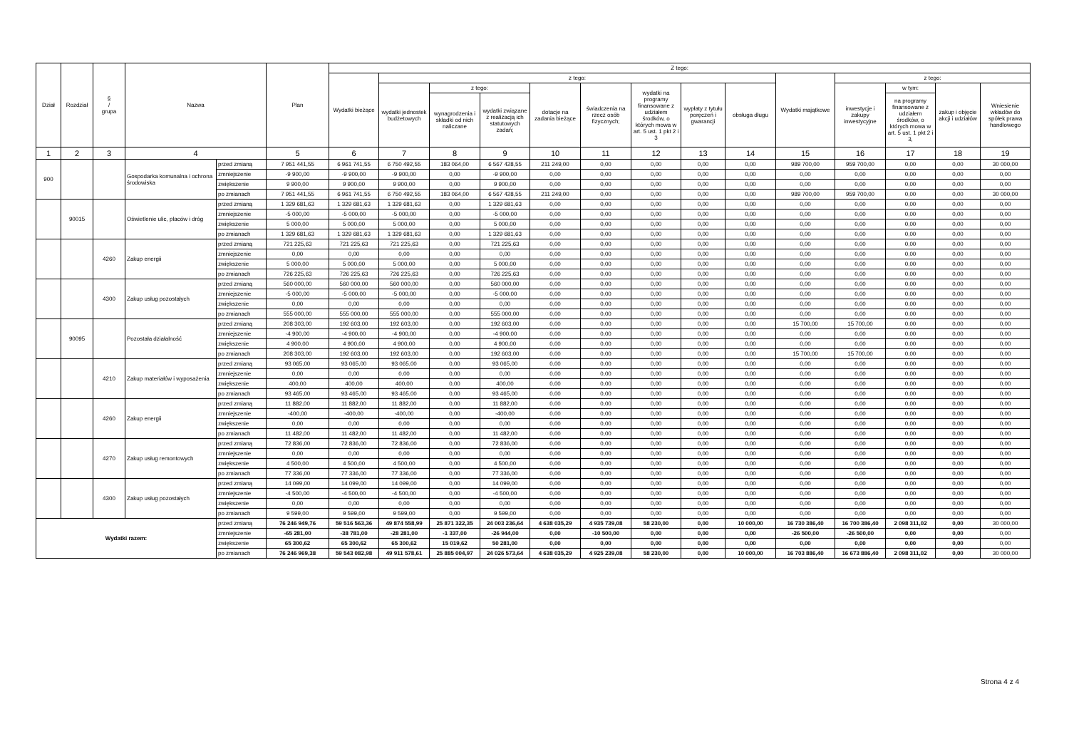| Dział | Rozdział | § / grupa | Nazwa | | Plan | Z tego: | | | | | | | | | | | | | |
| --- | --- | --- | --- | --- | --- | --- | --- | --- | --- | --- | --- | --- | --- | --- | --- | --- | --- | --- | --- |
| | | | | | | Wydatki bieżące | z tego: | | | | | | | | Wydatki majątkowe | z tego: | | | |
| | | | | | | | wydatki jednostek budżetowych | z tego: | | dotacje na zadania bieżące | świadczenia na rzecz osób fizycznych; | wydatki na programy finansowane z udziałem środków, o których mowa w art. 5 ust. 1 pkt 2 i 3 | wypłaty z tytułu poręczeń i gwarancji | obsługa długu | | inwestycje i zakupy inwestycyjne | w tym: | zakup i objęcie akcji i udziałów | Wniesienie wkładów do spółek prawa handlowego |
| | | | | | | | | wynagrodzenia i składki od nich naliczane | wydatki związane z realizacją ich statutowych zadań; | | | | | | | | na programy finansowane z udziałem środków, o których mowa w art. 5 ust. 1 pkt 2 i 3, | | |
| 1 | 2 | 3 | 4 | | 5 | 6 | 7 | 8 | 9 | 10 | 11 | 12 | 13 | 14 | 15 | 16 | 17 | 18 | 19 |
| 900 | | | Gospodarka komunalna i ochrona środowiska | przed zmianą | 7 951 441,55 | 6 961 741,55 | 6 750 492,55 | 183 064,00 | 6 567 428,55 | 211 249,00 | 0,00 | 0,00 | 0,00 | 0,00 | 989 700,00 | 959 700,00 | 0,00 | 0,00 | 30 000,00 |
| | | | | zmniejszenie | -9 900,00 | -9 900,00 | -9 900,00 | 0,00 | -9 900,00 | 0,00 | 0,00 | 0,00 | 0,00 | 0,00 | 0,00 | 0,00 | 0,00 | 0,00 | 0,00 |
| | | | | zwiększenie | 9 900,00 | 9 900,00 | 9 900,00 | 0,00 | 9 900,00 | 0,00 | 0,00 | 0,00 | 0,00 | 0,00 | 0,00 | 0,00 | 0,00 | 0,00 | 0,00 |
| | | | | po zmianach | 7 951 441,55 | 6 961 741,55 | 6 750 492,55 | 183 064,00 | 6 567 428,55 | 211 249,00 | 0,00 | 0,00 | 0,00 | 0,00 | 989 700,00 | 959 700,00 | 0,00 | 0,00 | 30 000,00 |
| | 90015 | | Oświetlenie ulic, placów i dróg | przed zmianą | 1 329 681,63 | 1 329 681,63 | 1 329 681,63 | 0,00 | 1 329 681,63 | 0,00 | 0,00 | 0,00 | 0,00 | 0,00 | 0,00 | 0,00 | 0,00 | 0,00 | 0,00 |
| | | | | zmniejszenie | -5 000,00 | -5 000,00 | -5 000,00 | 0,00 | -5 000,00 | 0,00 | 0,00 | 0,00 | 0,00 | 0,00 | 0,00 | 0,00 | 0,00 | 0,00 | 0,00 |
| | | | | zwiększenie | 5 000,00 | 5 000,00 | 5 000,00 | 0,00 | 5 000,00 | 0,00 | 0,00 | 0,00 | 0,00 | 0,00 | 0,00 | 0,00 | 0,00 | 0,00 | 0,00 |
| | | | | po zmianach | 1 329 681,63 | 1 329 681,63 | 1 329 681,63 | 0,00 | 1 329 681,63 | 0,00 | 0,00 | 0,00 | 0,00 | 0,00 | 0,00 | 0,00 | 0,00 | 0,00 | 0,00 |
| | | 4260 | Zakup energii | przed zmianą | 721 225,63 | 721 225,63 | 721 225,63 | 0,00 | 721 225,63 | 0,00 | 0,00 | 0,00 | 0,00 | 0,00 | 0,00 | 0,00 | 0,00 | 0,00 | 0,00 |
| | | | | zmniejszenie | 0,00 | 0,00 | 0,00 | 0,00 | 0,00 | 0,00 | 0,00 | 0,00 | 0,00 | 0,00 | 0,00 | 0,00 | 0,00 | 0,00 | 0,00 |
| | | | | zwiększenie | 5 000,00 | 5 000,00 | 5 000,00 | 0,00 | 5 000,00 | 0,00 | 0,00 | 0,00 | 0,00 | 0,00 | 0,00 | 0,00 | 0,00 | 0,00 | 0,00 |
| | | | | po zmianach | 726 225,63 | 726 225,63 | 726 225,63 | 0,00 | 726 225,63 | 0,00 | 0,00 | 0,00 | 0,00 | 0,00 | 0,00 | 0,00 | 0,00 | 0,00 | 0,00 |
| | | 4300 | Zakup usług pozostałych | przed zmianą | 560 000,00 | 560 000,00 | 560 000,00 | 0,00 | 560 000,00 | 0,00 | 0,00 | 0,00 | 0,00 | 0,00 | 0,00 | 0,00 | 0,00 | 0,00 | 0,00 |
| | | | | zmniejszenie | -5 000,00 | -5 000,00 | -5 000,00 | 0,00 | -5 000,00 | 0,00 | 0,00 | 0,00 | 0,00 | 0,00 | 0,00 | 0,00 | 0,00 | 0,00 | 0,00 |
| | | | | zwiększenie | 0,00 | 0,00 | 0,00 | 0,00 | 0,00 | 0,00 | 0,00 | 0,00 | 0,00 | 0,00 | 0,00 | 0,00 | 0,00 | 0,00 | 0,00 |
| | | | | po zmianach | 555 000,00 | 555 000,00 | 555 000,00 | 0,00 | 555 000,00 | 0,00 | 0,00 | 0,00 | 0,00 | 0,00 | 0,00 | 0,00 | 0,00 | 0,00 | 0,00 |
| | 90095 | | Pozostała działalność | przed zmianą | 208 303,00 | 192 603,00 | 192 603,00 | 0,00 | 192 603,00 | 0,00 | 0,00 | 0,00 | 0,00 | 0,00 | 15 700,00 | 15 700,00 | 0,00 | 0,00 | 0,00 |
| | | | | zmniejszenie | -4 900,00 | -4 900,00 | -4 900,00 | 0,00 | -4 900,00 | 0,00 | 0,00 | 0,00 | 0,00 | 0,00 | 0,00 | 0,00 | 0,00 | 0,00 | 0,00 |
| | | | | zwiększenie | 4 900,00 | 4 900,00 | 4 900,00 | 0,00 | 4 900,00 | 0,00 | 0,00 | 0,00 | 0,00 | 0,00 | 0,00 | 0,00 | 0,00 | 0,00 | 0,00 |
| | | | | po zmianach | 208 303,00 | 192 603,00 | 192 603,00 | 0,00 | 192 603,00 | 0,00 | 0,00 | 0,00 | 0,00 | 0,00 | 15 700,00 | 15 700,00 | 0,00 | 0,00 | 0,00 |
| | | 4210 | Zakup materiałów i wyposażenia | przed zmianą | 93 065,00 | 93 065,00 | 93 065,00 | 0,00 | 93 065,00 | 0,00 | 0,00 | 0,00 | 0,00 | 0,00 | 0,00 | 0,00 | 0,00 | 0,00 | 0,00 |
| | | | | zmniejszenie | 0,00 | 0,00 | 0,00 | 0,00 | 0,00 | 0,00 | 0,00 | 0,00 | 0,00 | 0,00 | 0,00 | 0,00 | 0,00 | 0,00 | 0,00 |
| | | | | zwiększenie | 400,00 | 400,00 | 400,00 | 0,00 | 400,00 | 0,00 | 0,00 | 0,00 | 0,00 | 0,00 | 0,00 | 0,00 | 0,00 | 0,00 | 0,00 |
| | | | | po zmianach | 93 465,00 | 93 465,00 | 93 465,00 | 0,00 | 93 465,00 | 0,00 | 0,00 | 0,00 | 0,00 | 0,00 | 0,00 | 0,00 | 0,00 | 0,00 | 0,00 |
| | | 4260 | Zakup energii | przed zmianą | 11 882,00 | 11 882,00 | 11 882,00 | 0,00 | 11 882,00 | 0,00 | 0,00 | 0,00 | 0,00 | 0,00 | 0,00 | 0,00 | 0,00 | 0,00 | 0,00 |
| | | | | zmniejszenie | -400,00 | -400,00 | -400,00 | 0,00 | -400,00 | 0,00 | 0,00 | 0,00 | 0,00 | 0,00 | 0,00 | 0,00 | 0,00 | 0,00 | 0,00 |
| | | | | zwiększenie | 0,00 | 0,00 | 0,00 | 0,00 | 0,00 | 0,00 | 0,00 | 0,00 | 0,00 | 0,00 | 0,00 | 0,00 | 0,00 | 0,00 | 0,00 |
| | | | | po zmianach | 11 482,00 | 11 482,00 | 11 482,00 | 0,00 | 11 482,00 | 0,00 | 0,00 | 0,00 | 0,00 | 0,00 | 0,00 | 0,00 | 0,00 | 0,00 | 0,00 |
| | | 4270 | Zakup usług remontowych | przed zmianą | 72 836,00 | 72 836,00 | 72 836,00 | 0,00 | 72 836,00 | 0,00 | 0,00 | 0,00 | 0,00 | 0,00 | 0,00 | 0,00 | 0,00 | 0,00 | 0,00 |
| | | | | zmniejszenie | 0,00 | 0,00 | 0,00 | 0,00 | 0,00 | 0,00 | 0,00 | 0,00 | 0,00 | 0,00 | 0,00 | 0,00 | 0,00 | 0,00 | 0,00 |
| | | | | zwiększenie | 4 500,00 | 4 500,00 | 4 500,00 | 0,00 | 4 500,00 | 0,00 | 0,00 | 0,00 | 0,00 | 0,00 | 0,00 | 0,00 | 0,00 | 0,00 | 0,00 |
| | | | | po zmianach | 77 336,00 | 77 336,00 | 77 336,00 | 0,00 | 77 336,00 | 0,00 | 0,00 | 0,00 | 0,00 | 0,00 | 0,00 | 0,00 | 0,00 | 0,00 | 0,00 |
| | | 4300 | Zakup usług pozostałych | przed zmianą | 14 099,00 | 14 099,00 | 14 099,00 | 0,00 | 14 099,00 | 0,00 | 0,00 | 0,00 | 0,00 | 0,00 | 0,00 | 0,00 | 0,00 | 0,00 | 0,00 |
| | | | | zmniejszenie | -4 500,00 | -4 500,00 | -4 500,00 | 0,00 | -4 500,00 | 0,00 | 0,00 | 0,00 | 0,00 | 0,00 | 0,00 | 0,00 | 0,00 | 0,00 | 0,00 |
| | | | | zwiększenie | 0,00 | 0,00 | 0,00 | 0,00 | 0,00 | 0,00 | 0,00 | 0,00 | 0,00 | 0,00 | 0,00 | 0,00 | 0,00 | 0,00 | 0,00 |
| | | | | po zmianach | 9 599,00 | 9 599,00 | 9 599,00 | 0,00 | 9 599,00 | 0,00 | 0,00 | 0,00 | 0,00 | 0,00 | 0,00 | 0,00 | 0,00 | 0,00 | 0,00 |
| Wydatki razem: | | | | przed zmianą | 76 246 949,76 | 59 516 563,36 | 49 874 558,99 | 25 871 322,35 | 24 003 236,64 | 4 638 035,29 | 4 935 739,08 | 58 230,00 | 0,00 | 10 000,00 | 16 730 386,40 | 16 700 386,40 | 2 098 311,02 | 0,00 | 30 000,00 |
| | | | | zmniejszenie | -65 281,00 | -38 781,00 | -28 281,00 | -1 337,00 | -26 944,00 | 0,00 | -10 500,00 | 0,00 | 0,00 | 0,00 | -26 500,00 | -26 500,00 | 0,00 | 0,00 | 0,00 |
| | | | | zwiększenie | 65 300,62 | 65 300,62 | 65 300,62 | 15 019,62 | 50 281,00 | 0,00 | 0,00 | 0,00 | 0,00 | 0,00 | 0,00 | 0,00 | 0,00 | 0,00 | 0,00 |
| | | | | po zmianach | 76 246 969,38 | 59 543 082,98 | 49 911 578,61 | 25 885 004,97 | 24 026 573,64 | 4 638 035,29 | 4 925 239,08 | 58 230,00 | 0,00 | 10 000,00 | 16 703 886,40 | 16 673 886,40 | 2 098 311,02 | 0,00 | 30 000,00 |
Strona 4 z 4